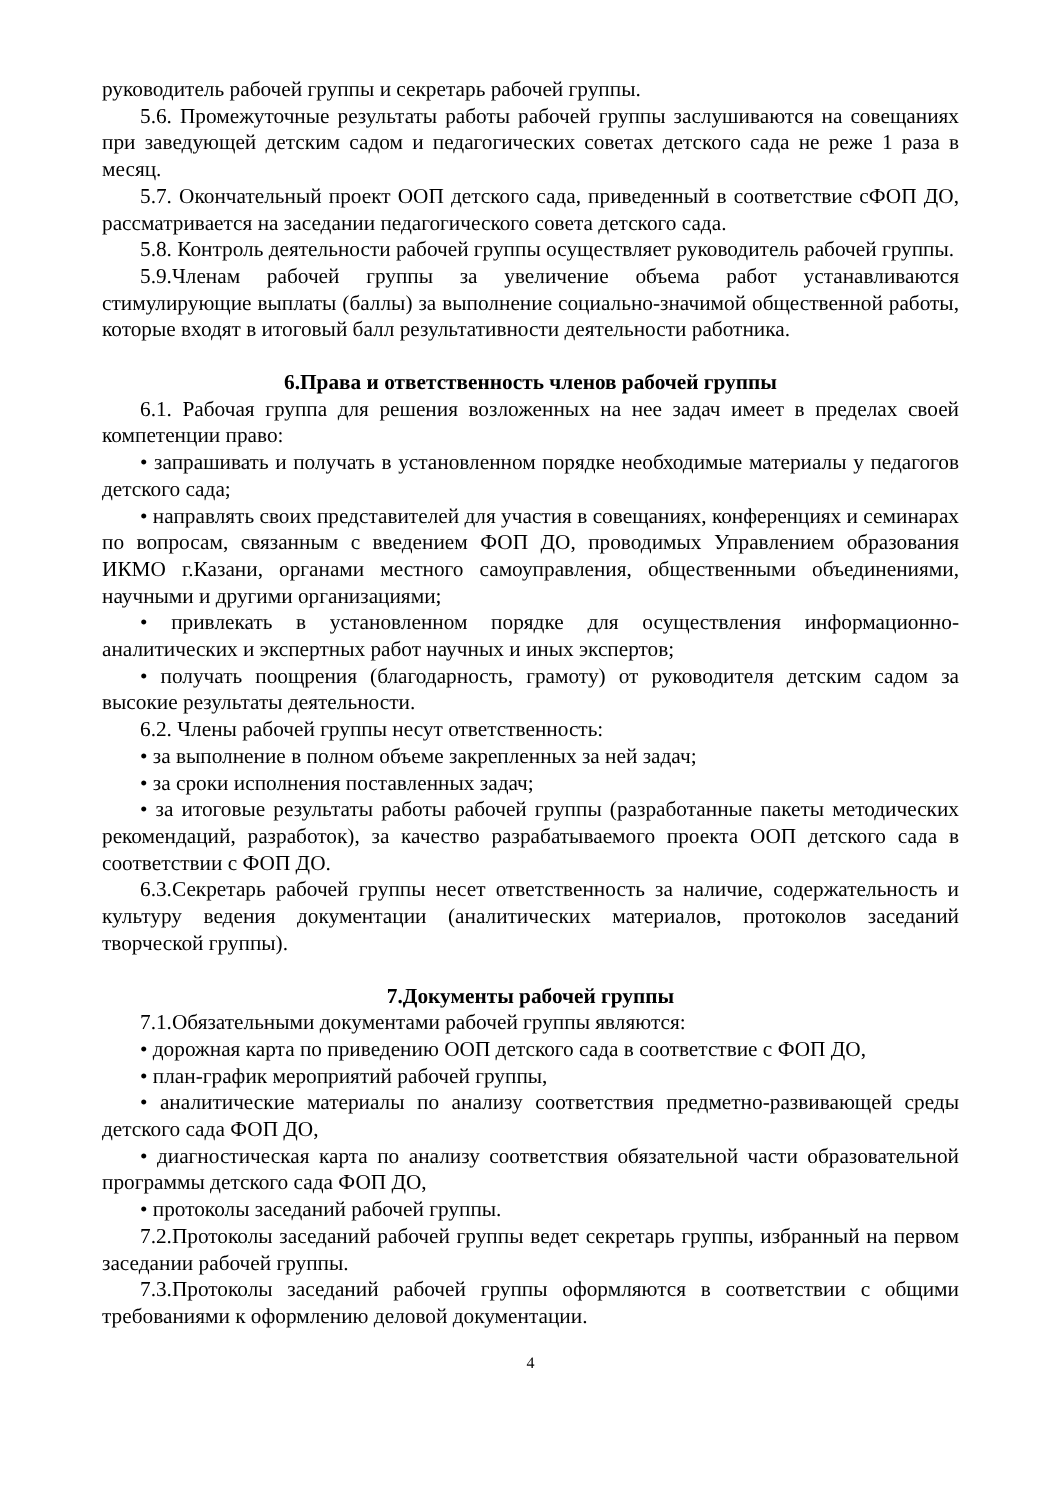руководитель рабочей группы и секретарь рабочей группы.
5.6. Промежуточные результаты работы рабочей группы заслушиваются на совещаниях при заведующей детским садом и педагогических советах детского сада не реже 1 раза в месяц.
5.7. Окончательный проект ООП детского сада, приведенный в соответствие сФОП ДО, рассматривается на заседании педагогического совета детского сада.
5.8. Контроль деятельности рабочей группы осуществляет руководитель рабочей группы.
5.9.Членам рабочей группы за увеличение объема работ устанавливаются стимулирующие выплаты (баллы) за выполнение социально-значимой общественной работы, которые входят в итоговый балл результативности деятельности работника.
6.Права и ответственность членов рабочей группы
6.1. Рабочая группа для решения возложенных на нее задач имеет в пределах своей компетенции право:
• запрашивать и получать в установленном порядке необходимые материалы у педагогов детского сада;
• направлять своих представителей для участия в совещаниях, конференциях и семинарах по вопросам, связанным с введением ФОП ДО, проводимых Управлением образования ИКМО г.Казани, органами местного самоуправления, общественными объединениями, научными и другими организациями;
• привлекать в установленном порядке для осуществления информационно-аналитических и экспертных работ научных и иных экспертов;
• получать поощрения (благодарность, грамоту) от руководителя детским садом за высокие результаты деятельности.
6.2. Члены рабочей группы несут ответственность:
• за выполнение в полном объеме закрепленных за ней задач;
• за сроки исполнения поставленных задач;
• за итоговые результаты работы рабочей группы (разработанные пакеты методических рекомендаций, разработок), за качество разрабатываемого проекта ООП детского сада в соответствии с ФОП ДО.
6.3.Секретарь рабочей группы несет ответственность за наличие, содержательность и культуру ведения документации (аналитических материалов, протоколов заседаний творческой группы).
7.Документы рабочей группы
7.1.Обязательными документами рабочей группы являются:
• дорожная карта по приведению ООП детского сада в соответствие с ФОП ДО,
• план-график мероприятий рабочей группы,
• аналитические материалы по анализу соответствия предметно-развивающей среды детского сада ФОП ДО,
• диагностическая карта по анализу соответствия обязательной части образовательной программы детского сада ФОП ДО,
• протоколы заседаний рабочей группы.
7.2.Протоколы заседаний рабочей группы ведет секретарь группы, избранный на первом заседании рабочей группы.
7.3.Протоколы заседаний рабочей группы оформляются в соответствии с общими требованиями к оформлению деловой документации.
4